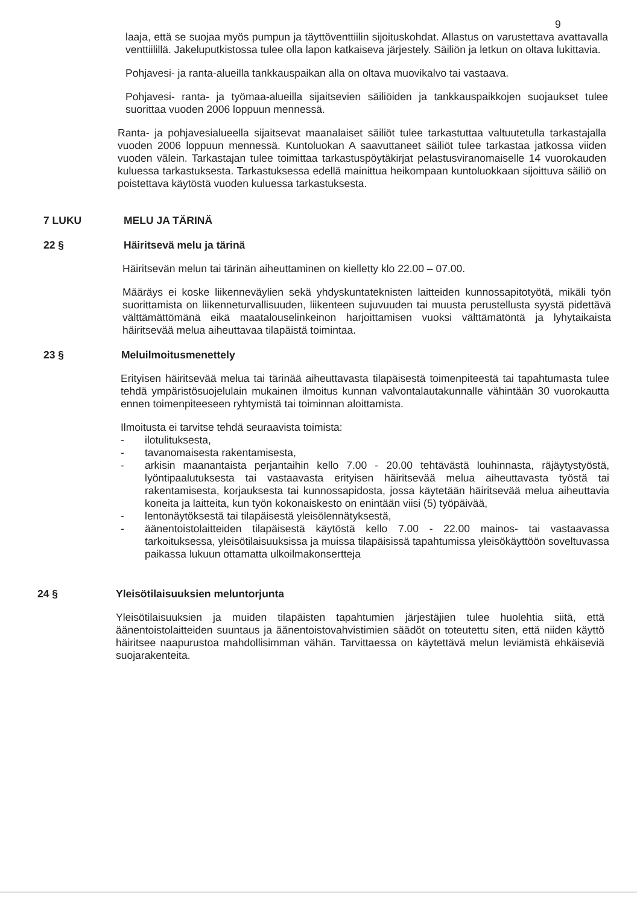9
laaja, että se suojaa myös pumpun ja täyttöventtiilin sijoituskohdat. Allastus on varustettava avattavalla venttiilillä. Jakeluputkistossa tulee olla lapon katkaiseva järjestely. Säiliön ja letkun on oltava lukittavia.
Pohjavesi- ja ranta-alueilla tankkauspaikan alla on oltava muovikalvo tai vastaava.
Pohjavesi- ranta- ja työmaa-alueilla sijaitsevien säiliöiden ja tankkauspaikkojen suojaukset tulee suorittaa vuoden 2006 loppuun mennessä.
Ranta- ja pohjavesialueella sijaitsevat maanalaiset säiliöt tulee tarkastuttaa valtuutetulla tarkastajalla vuoden 2006 loppuun mennessä. Kuntoluokan A saavuttaneet säiliöt tulee tarkastaa jatkossa viiden vuoden välein. Tarkastajan tulee toimittaa tarkastuspöytäkirjat pelastusviranomaiselle 14 vuorokauden kuluessa tarkastuksesta. Tarkastuksessa edellä mainittua heikompaan kuntoluokkaan sijoittuva säiliö on poistettava käytöstä vuoden kuluessa tarkastuksesta.
7 LUKU MELU JA TÄRINÄ
22 § Häiritsevä melu ja tärinä
Häiritsevän melun tai tärinän aiheuttaminen on kielletty klo 22.00 – 07.00.
Määräys ei koske liikenneväylien sekä yhdyskuntateknisten laitteiden kunnossapitotyötä, mikäli työn suorittamista on liikenneturvallisuuden, liikenteen sujuvuuden tai muusta perustellusta syystä pidettävä välttämättömänä eikä maatalouselinkeinon harjoittamisen vuoksi välttämätöntä ja lyhytaikaista häiritsevää melua aiheuttavaa tilapäistä toimintaa.
23 § Meluilmoitusmenettely
Erityisen häiritsevää melua tai tärinää aiheuttavasta tilapäisestä toimenpiteestä tai tapahtumasta tulee tehdä ympäristösuojelulain mukainen ilmoitus kunnan valvontalautakunnalle vähintään 30 vuorokautta ennen toimenpiteeseen ryhtymistä tai toiminnan aloittamista.
Ilmoitusta ei tarvitse tehdä seuraavista toimista:
- ilotulituksesta,
- tavanomaisesta rakentamisesta,
- arkisin maanantaista perjantaihin kello 7.00 - 20.00 tehtävästä louhinnasta, räjäytystyöstä, lyöntipaalutuksesta tai vastaavasta erityisen häiritsevää melua aiheuttavasta työstä tai rakentamisesta, korjauksesta tai kunnossapidosta, jossa käytetään häiritsevää melua aiheuttavia koneita ja laitteita, kun työn kokonaiskesto on enintään viisi (5) työpäivää,
- lentonäytöksestä tai tilapäisestä yleisölennätyksestä,
- äänentoistolaitteiden tilapäisestä käytöstä kello 7.00 - 22.00 mainos- tai vastaavassa tarkoituksessa, yleisötilaisuuksissa ja muissa tilapäisissä tapahtumissa yleisökäyttöön soveltuvassa paikassa lukuun ottamatta ulkoilmakonsertteja
24 § Yleisötilaisuuksien meluntorjunta
Yleisötilaisuuksien ja muiden tilapäisten tapahtumien järjestäjien tulee huolehtia siitä, että äänentoistolaitteiden suuntaus ja äänentoistovahvistimien säädöt on toteutettu siten, että niiden käyttö häiritsee naapurustoa mahdollisimman vähän. Tarvittaessa on käytettävä melun leviämistä ehkäiseviä suojarakenteita.